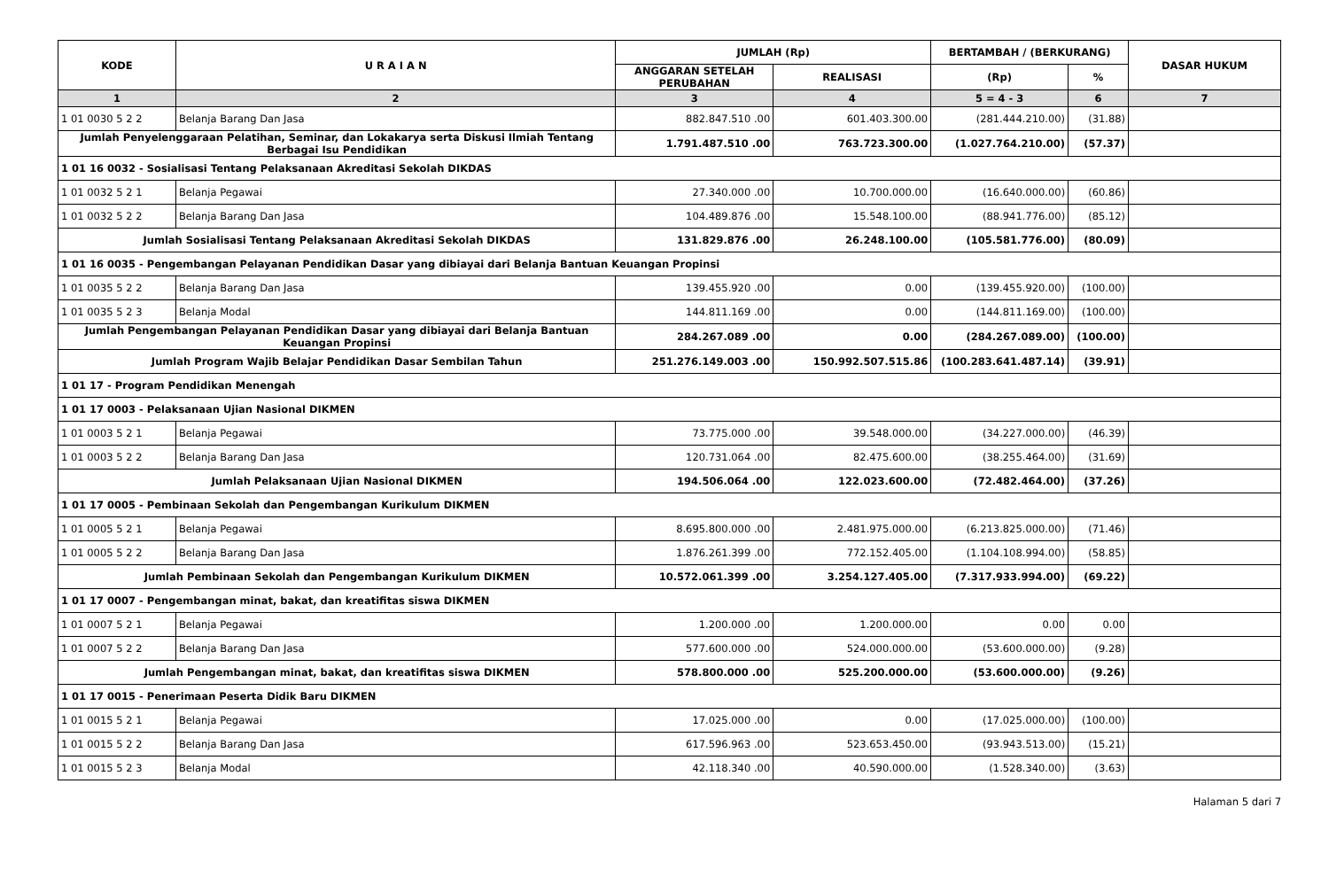| KODE | U R A I A N | JUMLAH (Rp) | | BERTAMBAH / (BERKURANG) | | DASAR HUKUM |
| --- | --- | --- | --- | --- | --- | --- |
| | | ANGGARAN SETELAH PERUBAHAN | REALISASI | (Rp) | % | |
| 1 | 2 | 3 | 4 | 5 = 4 - 3 | 6 | 7 |
| 1 01 0030 5 2 2 | Belanja Barang Dan Jasa | 882.847.510 .00 | 601.403.300.00 | (281.444.210.00) | (31.88) | |
| Jumlah Penyelenggaraan Pelatihan, Seminar, dan Lokakarya serta Diskusi Ilmiah Tentang Berbagai Isu Pendidikan | | 1.791.487.510 .00 | 763.723.300.00 | (1.027.764.210.00) | (57.37) | |
| 1 01 16 0032 - Sosialisasi Tentang Pelaksanaan Akreditasi Sekolah DIKDAS | | | | | | |
| 1 01 0032 5 2 1 | Belanja Pegawai | 27.340.000 .00 | 10.700.000.00 | (16.640.000.00) | (60.86) | |
| 1 01 0032 5 2 2 | Belanja Barang Dan Jasa | 104.489.876 .00 | 15.548.100.00 | (88.941.776.00) | (85.12) | |
| Jumlah Sosialisasi Tentang Pelaksanaan Akreditasi Sekolah DIKDAS | | 131.829.876 .00 | 26.248.100.00 | (105.581.776.00) | (80.09) | |
| 1 01 16 0035 - Pengembangan Pelayanan Pendidikan Dasar yang dibiayai dari Belanja Bantuan Keuangan Propinsi | | | | | | |
| 1 01 0035 5 2 2 | Belanja Barang Dan Jasa | 139.455.920 .00 | 0.00 | (139.455.920.00) | (100.00) | |
| 1 01 0035 5 2 3 | Belanja Modal | 144.811.169 .00 | 0.00 | (144.811.169.00) | (100.00) | |
| Jumlah Pengembangan Pelayanan Pendidikan Dasar yang dibiayai dari Belanja Bantuan Keuangan Propinsi | | 284.267.089 .00 | 0.00 | (284.267.089.00) | (100.00) | |
| Jumlah Program Wajib Belajar Pendidikan Dasar Sembilan Tahun | | 251.276.149.003 .00 | 150.992.507.515.86 | (100.283.641.487.14) | (39.91) | |
| 1 01 17 - Program Pendidikan Menengah | | | | | | |
| 1 01 17 0003 - Pelaksanaan Ujian Nasional DIKMEN | | | | | | |
| 1 01 0003 5 2 1 | Belanja Pegawai | 73.775.000 .00 | 39.548.000.00 | (34.227.000.00) | (46.39) | |
| 1 01 0003 5 2 2 | Belanja Barang Dan Jasa | 120.731.064 .00 | 82.475.600.00 | (38.255.464.00) | (31.69) | |
| Jumlah Pelaksanaan Ujian Nasional DIKMEN | | 194.506.064 .00 | 122.023.600.00 | (72.482.464.00) | (37.26) | |
| 1 01 17 0005 - Pembinaan Sekolah dan Pengembangan Kurikulum DIKMEN | | | | | | |
| 1 01 0005 5 2 1 | Belanja Pegawai | 8.695.800.000 .00 | 2.481.975.000.00 | (6.213.825.000.00) | (71.46) | |
| 1 01 0005 5 2 2 | Belanja Barang Dan Jasa | 1.876.261.399 .00 | 772.152.405.00 | (1.104.108.994.00) | (58.85) | |
| Jumlah Pembinaan Sekolah dan Pengembangan Kurikulum DIKMEN | | 10.572.061.399 .00 | 3.254.127.405.00 | (7.317.933.994.00) | (69.22) | |
| 1 01 17 0007 - Pengembangan minat, bakat, dan kreatifitas siswa DIKMEN | | | | | | |
| 1 01 0007 5 2 1 | Belanja Pegawai | 1.200.000 .00 | 1.200.000.00 | 0.00 | 0.00 | |
| 1 01 0007 5 2 2 | Belanja Barang Dan Jasa | 577.600.000 .00 | 524.000.000.00 | (53.600.000.00) | (9.28) | |
| Jumlah Pengembangan minat, bakat, dan kreatifitas siswa DIKMEN | | 578.800.000 .00 | 525.200.000.00 | (53.600.000.00) | (9.26) | |
| 1 01 17 0015 - Penerimaan Peserta Didik Baru DIKMEN | | | | | | |
| 1 01 0015 5 2 1 | Belanja Pegawai | 17.025.000 .00 | 0.00 | (17.025.000.00) | (100.00) | |
| 1 01 0015 5 2 2 | Belanja Barang Dan Jasa | 617.596.963 .00 | 523.653.450.00 | (93.943.513.00) | (15.21) | |
| 1 01 0015 5 2 3 | Belanja Modal | 42.118.340 .00 | 40.590.000.00 | (1.528.340.00) | (3.63) | |
Halaman 5 dari 7